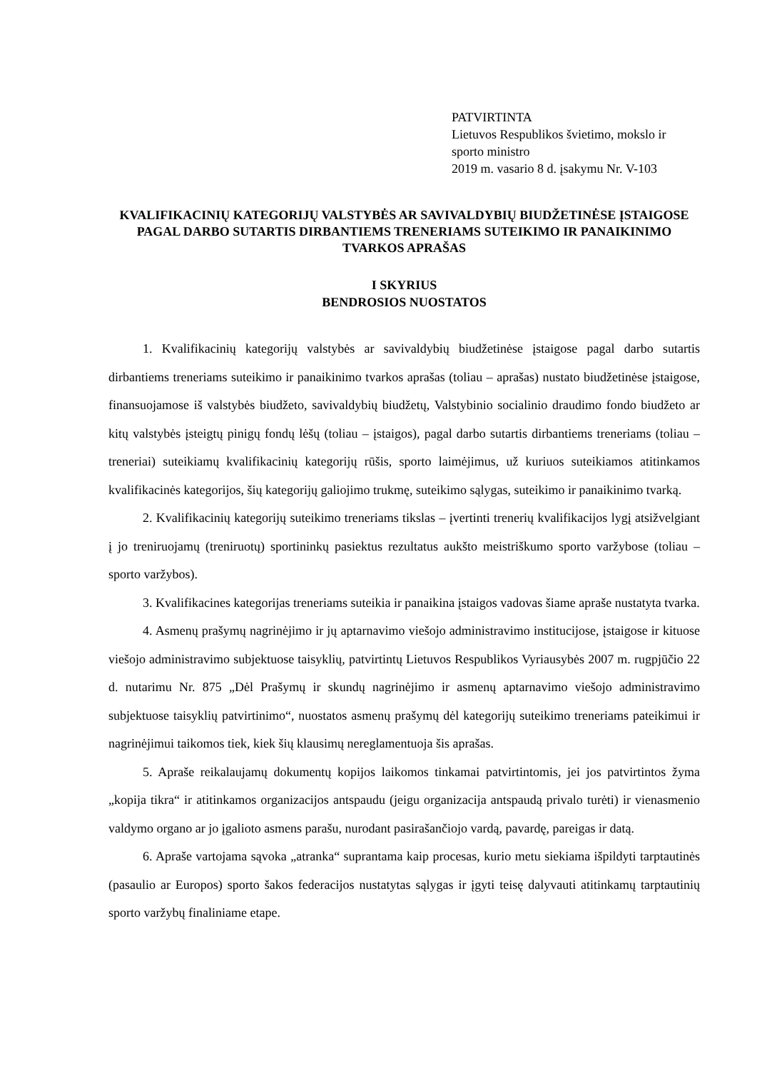PATVIRTINTA
Lietuvos Respublikos švietimo, mokslo ir
sporto ministro
2019 m. vasario 8 d. įsakymu Nr. V-103
KVALIFIKACINIŲ KATEGORIJŲ VALSTYBĖS AR SAVIVALDYBIŲ BIUDŽETINĖSE ĮSTAIGOSE PAGAL DARBO SUTARTIS DIRBANTIEMS TRENERIAMS SUTEIKIMO IR PANAIKINIMO TVARKOS APRAŠAS
I SKYRIUS
BENDROSIOS NUOSTATOS
1. Kvalifikacinių kategorijų valstybės ar savivaldybių biudžetinėse įstaigose pagal darbo sutartis dirbantiems treneriams suteikimo ir panaikinimo tvarkos aprašas (toliau – aprašas) nustato biudžetinėse įstaigose, finansuojamose iš valstybės biudžeto, savivaldybių biudžetų, Valstybinio socialinio draudimo fondo biudžeto ar kitų valstybės įsteigtų pinigų fondų lėšų (toliau – įstaigos), pagal darbo sutartis dirbantiems treneriams (toliau – treneriai) suteikiamų kvalifikacinių kategorijų rūšis, sporto laimėjimus, už kuriuos suteikiamos atitinkamos kvalifikacinės kategorijos, šių kategorijų galiojimo trukmę, suteikimo sąlygas, suteikimo ir panaikinimo tvarką.
2. Kvalifikacinių kategorijų suteikimo treneriams tikslas – įvertinti trenerių kvalifikacijos lygį atsižvelgiant į jo treniruojamų (treniruotų) sportininkų pasiektus rezultatus aukšto meistriškumo sporto varžybose (toliau – sporto varžybos).
3. Kvalifikacines kategorijas treneriams suteikia ir panaikina įstaigos vadovas šiame apraše nustatyta tvarka.
4. Asmenų prašymų nagrinėjimo ir jų aptarnavimo viešojo administravimo institucijose, įstaigose ir kituose viešojo administravimo subjektuose taisyklių, patvirtintų Lietuvos Respublikos Vyriausybės 2007 m. rugpjūčio 22 d. nutarimu Nr. 875 „Dėl Prašymų ir skundų nagrinėjimo ir asmenų aptarnavimo viešojo administravimo subjektuose taisyklių patvirtinimo“, nuostatos asmenų prašymų dėl kategorijų suteikimo treneriams pateikimui ir nagrinėjimui taikomos tiek, kiek šių klausimų nereglamentuoja šis aprašas.
5. Apraše reikalaujamų dokumentų kopijos laikomos tinkamai patvirtintomis, jei jos patvirtintos žyma „kopija tikra“ ir atitinkamos organizacijos antspaudu (jeigu organizacija antspaudą privalo turėti) ir vienasmenio valdymo organo ar jo įgalioto asmens parašu, nurodant pasirašančiojo vardą, pavardę, pareigas ir datą.
6. Apraše vartojama sąvoka „atranka“ suprantama kaip procesas, kurio metu siekiama išpildyti tarptautinės (pasaulio ar Europos) sporto šakos federacijos nustatytas sąlygas ir įgyti teisę dalyvauti atitinkamų tarptautinių sporto varžybų finaliniame etape.